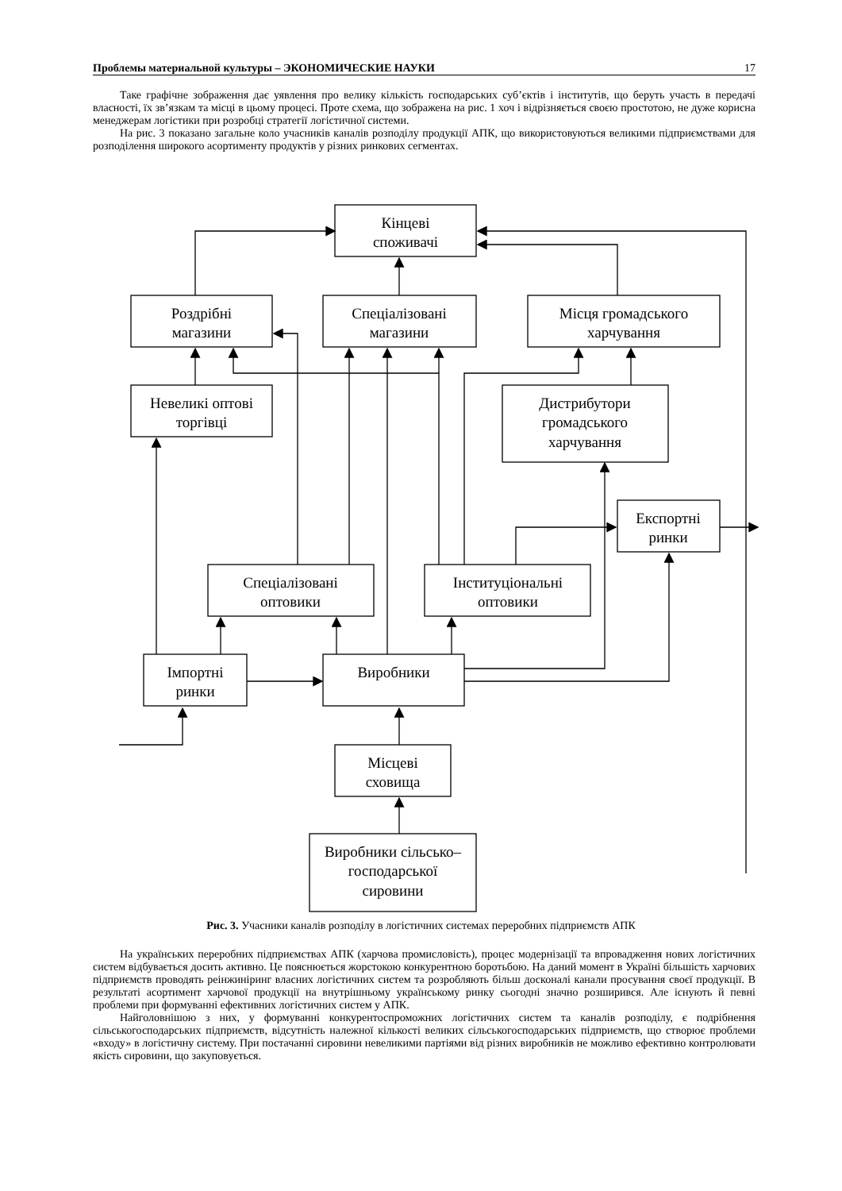Проблемы материальной культуры – ЭКОНОМИЧЕСКИЕ НАУКИ 17
Таке графічне зображення дає уявлення про велику кількість господарських суб’єктів і інститутів, що беруть участь в передачі власності, їх зв’язкам та місці в цьому процесі. Проте схема, що зображена на рис. 1 хоч і відрізняється своєю простотою, не дуже корисна менеджерам логістики при розробці стратегії логістичної системи.
На рис. 3 показано загальне коло учасників каналів розподілу продукції АПК, що використовуються великими підприємствами для розподілення широкого асортименту продуктів у різних ринкових сегментах.
Кінцеві
споживачі
Роздрібні
магазини
Спеціалізовані
магазини
Місця громадського
харчування
Невеликі оптові
торгівці
Дистрибутори
громадського
харчування
Експортні
ринки
Спеціалізовані
оптовики
Інституціональні
оптовики
Імпортні
ринки
Виробники
Місцеві
сховища
Виробники сільсько–
господарської
сировини
Рис. 3. Учасники каналів розподілу в логістичних системах переробних підприємств АПК
На українських переробних підприємствах АПК (харчова промисловість), процес модернізації та впровадження нових логістичних систем відбувається досить активно. Це пояснюється жорстокою конкурентною боротьбою. На даний момент в Україні більшість харчових підприємств проводять реінжиніринг власних логістичних систем та розробляють більш досконалі канали просування своєї продукції. В результаті асортимент харчової продукції на внутрішньому українському ринку сьогодні значно розширився. Але існують й певні проблеми при формуванні ефективних логістичних систем у АПК.
Найголовнішою з них, у формуванні конкурентоспроможних логістичних систем та каналів розподілу, є подрібнення сільськогосподарських підприємств, відсутність належної кількості великих сільськогосподарських підприємств, що створює проблеми «входу» в логістичну систему. При постачанні сировини невеликими партіями від різних виробників не можливо ефективно контролювати якість сировини, що закуповується.